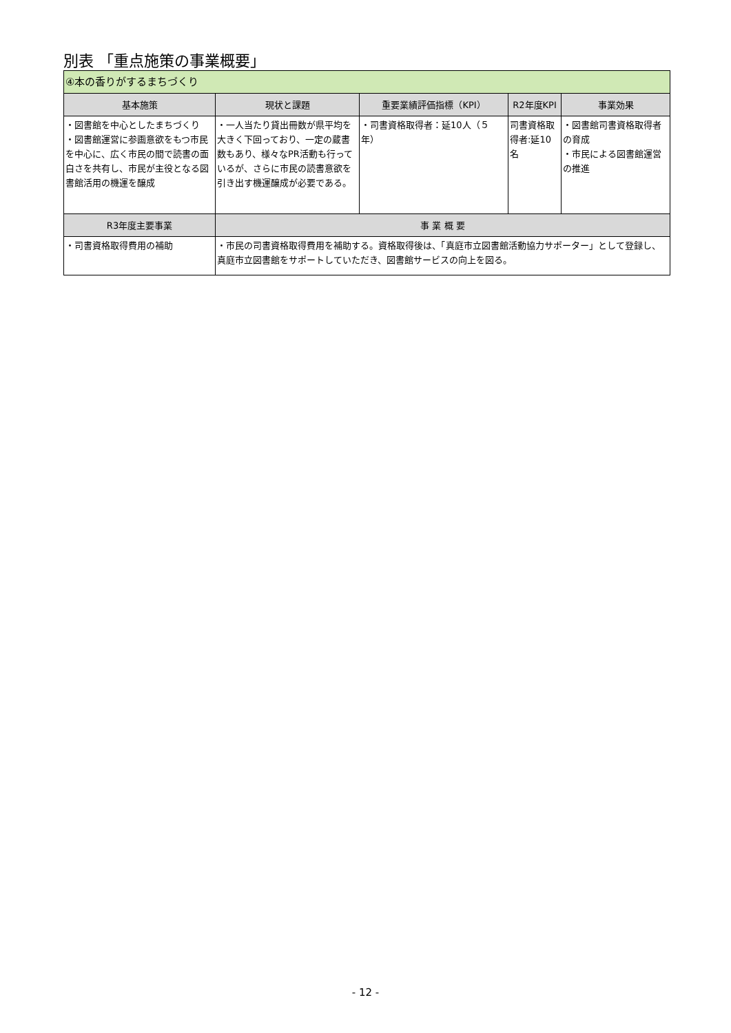別表 「重点施策の事業概要」
| ④本の香りがするまちづくり | | | | |
| 基本施策 | 現状と課題 | 重要業績評価指標（KPI） | R2年度KPI | 事業効果 |
| ・図書館を中心としたまちづくり ・図書館運営に参画意欲をもつ市民を中心に、広く市民の間で読書の面白さを共有し、市民が主役となる図書館活用の機運を醸成 | ・一人当たり貸出冊数が県平均を大きく下回っており、一定の蔵書数もあり、様々なPR活動も行っているが、さらに市民の読書意欲を引き出す機運醸成が必要である。 | ・司書資格取得者：延10人（５年） | 司書資格取得者:延10名 | ・図書館司書資格取得者の育成 ・市民による図書館運営の推進 |
| R3年度主要事業 | 事 業 概 要 | | | |
| ・司書資格取得費用の補助 | ・市民の司書資格取得費用を補助する。資格取得後は、「真庭市立図書館活動協力サポーター」として登録し、真庭市立図書館をサポートしていただき、図書館サービスの向上を図る。 | | | |
- 12 -